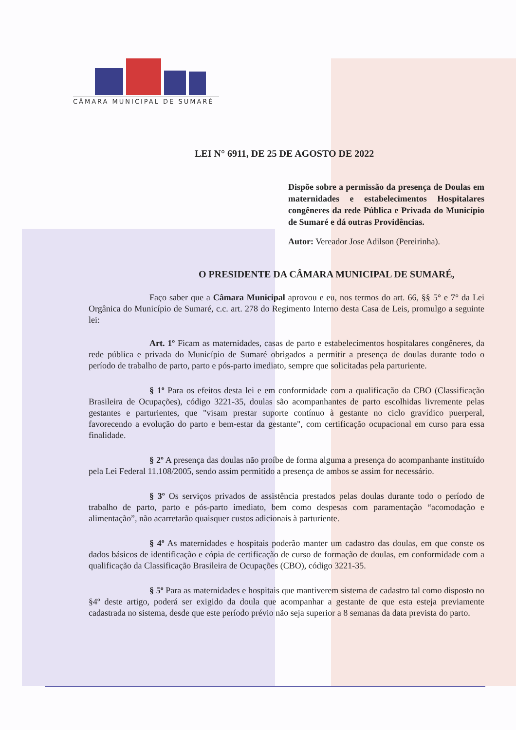CÂMARA MUNICIPAL DE SUMARÉ
LEI N° 6911, DE 25 DE AGOSTO DE 2022
Dispõe sobre a permissão da presença de Doulas em maternidades e estabelecimentos Hospitalares congêneres da rede Pública e Privada do Município de Sumaré e dá outras Providências.
Autor: Vereador Jose Adilson (Pereirinha).
O PRESIDENTE DA CÂMARA MUNICIPAL DE SUMARÉ,
Faço saber que a Câmara Municipal aprovou e eu, nos termos do art. 66, §§ 5° e 7° da Lei Orgânica do Município de Sumaré, c.c. art. 278 do Regimento Interno desta Casa de Leis, promulgo a seguinte lei:
Art. 1º Ficam as maternidades, casas de parto e estabelecimentos hospitalares congêneres, da rede pública e privada do Município de Sumaré obrigados a permitir a presença de doulas durante todo o período de trabalho de parto, parto e pós-parto imediato, sempre que solicitadas pela parturiente.
§ 1º Para os efeitos desta lei e em conformidade com a qualificação da CBO (Classificação Brasileira de Ocupações), código 3221-35, doulas são acompanhantes de parto escolhidas livremente pelas gestantes e parturientes, que "visam prestar suporte contínuo à gestante no ciclo gravídico puerperal, favorecendo a evolução do parto e bem-estar da gestante", com certificação ocupacional em curso para essa finalidade.
§ 2º A presença das doulas não proíbe de forma alguma a presença do acompanhante instituído pela Lei Federal 11.108/2005, sendo assim permitido a presença de ambos se assim for necessário.
§ 3º Os serviços privados de assistência prestados pelas doulas durante todo o período de trabalho de parto, parto e pós-parto imediato, bem como despesas com paramentação “acomodação e alimentação”, não acarretarão quaisquer custos adicionais à parturiente.
§ 4º As maternidades e hospitais poderão manter um cadastro das doulas, em que conste os dados básicos de identificação e cópia de certificação de curso de formação de doulas, em conformidade com a qualificação da Classificação Brasileira de Ocupações (CBO), código 3221-35.
§ 5º Para as maternidades e hospitais que mantiverem sistema de cadastro tal como disposto no §4º deste artigo, poderá ser exigido da doula que acompanhar a gestante de que esta esteja previamente cadastrada no sistema, desde que este período prévio não seja superior a 8 semanas da data prevista do parto.